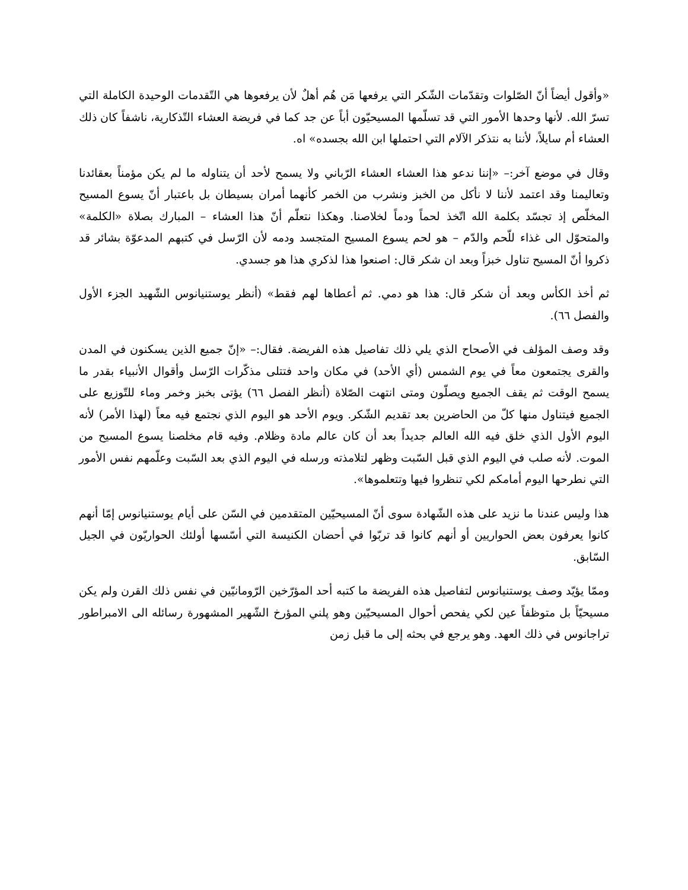«وأقول أيضاً أنّ الصّلوات وتقدّمات الشّكر التي يرفعها مَن هُم أهلٌ لأن يرفعوها هي التّقدمات الوحيدة الكاملة التي تسرّ الله. لأنها وحدها الأمور التي قد تسلّمها المسيحيّون أباً عن جد كما في فريضة العشاء التّذكارية، ناشفاً كان ذلك العشاء أم سايلاً، لأننا به نتذكر الآلام التي احتملها ابن الله بجسده» اه.
وقال في موضع آخر:– «إننا ندعو هذا العشاء العشاء الرّباني ولا يسمح لأحد أن يتناوله ما لم يكن مؤمناً بعقائدنا وتعاليمنا وقد اعتمد لأننا لا نأكل من الخبز ونشرب من الخمر كأنهما أمران بسيطان بل باعتبار أنّ يسوع المسيح المخلّص إذ تجسّد بكلمة الله اتّخذ لحماً ودماً لخلاصنا. وهكذا نتعلّم أنّ هذا العشاء – المبارك بصلاة «الكلمة» والمتحوّل الى غذاء للّحم والدّم – هو لحم يسوع المسيح المتجسد ودمه لأن الرّسل في كتبهم المدعوّة بشائر قد ذكروا أنّ المسيح تناول خبزاً وبعد ان شكر قال: اصنعوا هذا لذكري هذا هو جسدي.
ثم أخذ الكأس وبعد أن شكر قال: هذا هو دمي. ثم أعطاها لهم فقط» (أنظر يوستنيانوس الشّهيد الجزء الأول والفصل ٦٦).
وقد وصف المؤلف في الأصحاح الذي يلي ذلك تفاصيل هذه الفريضة. فقال:– «إنّ جميع الذين يسكنون في المدن والقرى يجتمعون معاً في يوم الشمس (أي الأحد) في مكان واحد فتتلى مذكّرات الرّسل وأقوال الأنبياء بقدر ما يسمح الوقت ثم يقف الجميع ويصلّون ومتى انتهت الصّلاة (أنظر الفصل ٦٦) يؤتى بخبز وخمر وماء للتّوزيع على الجميع فيتناول منها كلّ من الحاضرين بعد تقديم الشّكر. ويوم الأحد هو اليوم الذي نجتمع فيه معاً (لهذا الأمر) لأنه اليوم الأول الذي خلق فيه الله العالم جديداً بعد أن كان عالم مادة وظلام. وفيه قام مخلصنا يسوع المسيح من الموت. لأنه صلب في اليوم الذي قبل السّبت وظهر لتلامذته ورسله في اليوم الذي بعد السّبت وعلّمهم نفس الأمور التي نطرحها اليوم أمامكم لكي تنظروا فيها وتتعلموها».
هذا وليس عندنا ما نزيد على هذه الشّهادة سوى أنّ المسيحيّين المتقدمين في السّن على أيام يوستنيانوس إمّا أنهم كانوا يعرفون بعض الحواريين أو أنهم كانوا قد تربّوا في أحضان الكنيسة التي أسّسها أولئك الحواريّون في الجيل السّابق.
وممّا يؤيّد وصف يوستنيانوس لتفاصيل هذه الفريضة ما كتبه أحد المؤرّخين الرّومانيّين في نفس ذلك القرن ولم يكن مسيحيّاً بل متوظفاً عين لكي يفحص أحوال المسيحيّين وهو پلني المؤرخ الشّهير المشهورة رسائله الى الامبراطور تراجانوس في ذلك العهد. وهو يرجع في بحثه إلى ما قبل زمن